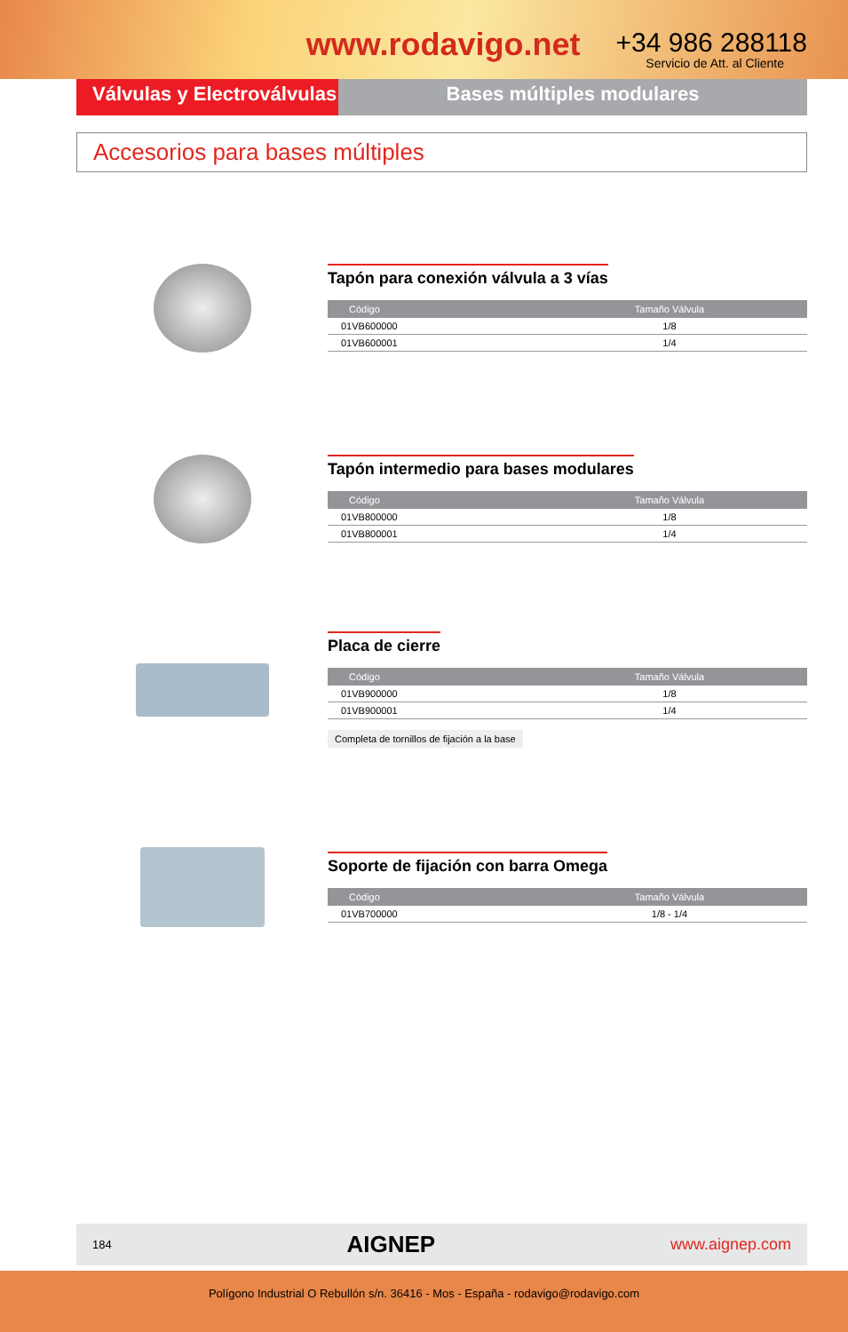www.rodavigo.net
+34 986 288118
Servicio de Att. al Cliente
Válvulas y Electroválvulas
Bases múltiples modulares
Accesorios para bases múltiples
Tapón para conexión válvula a 3 vías
| Código | Tamaño Válvula |
| --- | --- |
| 01VB600000 | 1/8 |
| 01VB600001 | 1/4 |
Tapón intermedio para bases modulares
| Código | Tamaño Válvula |
| --- | --- |
| 01VB800000 | 1/8 |
| 01VB800001 | 1/4 |
Placa de cierre
| Código | Tamaño Válvula |
| --- | --- |
| 01VB900000 | 1/8 |
| 01VB900001 | 1/4 |
Completa de tornillos de fijación a la base
Soporte de fijación con barra Omega
| Código | Tamaño Válvula |
| --- | --- |
| 01VB700000 | 1/8 - 1/4 |
184 AIGNEP www.aignep.com
Polígono Industrial O Rebullón s/n. 36416 - Mos - España - rodavigo@rodavigo.com